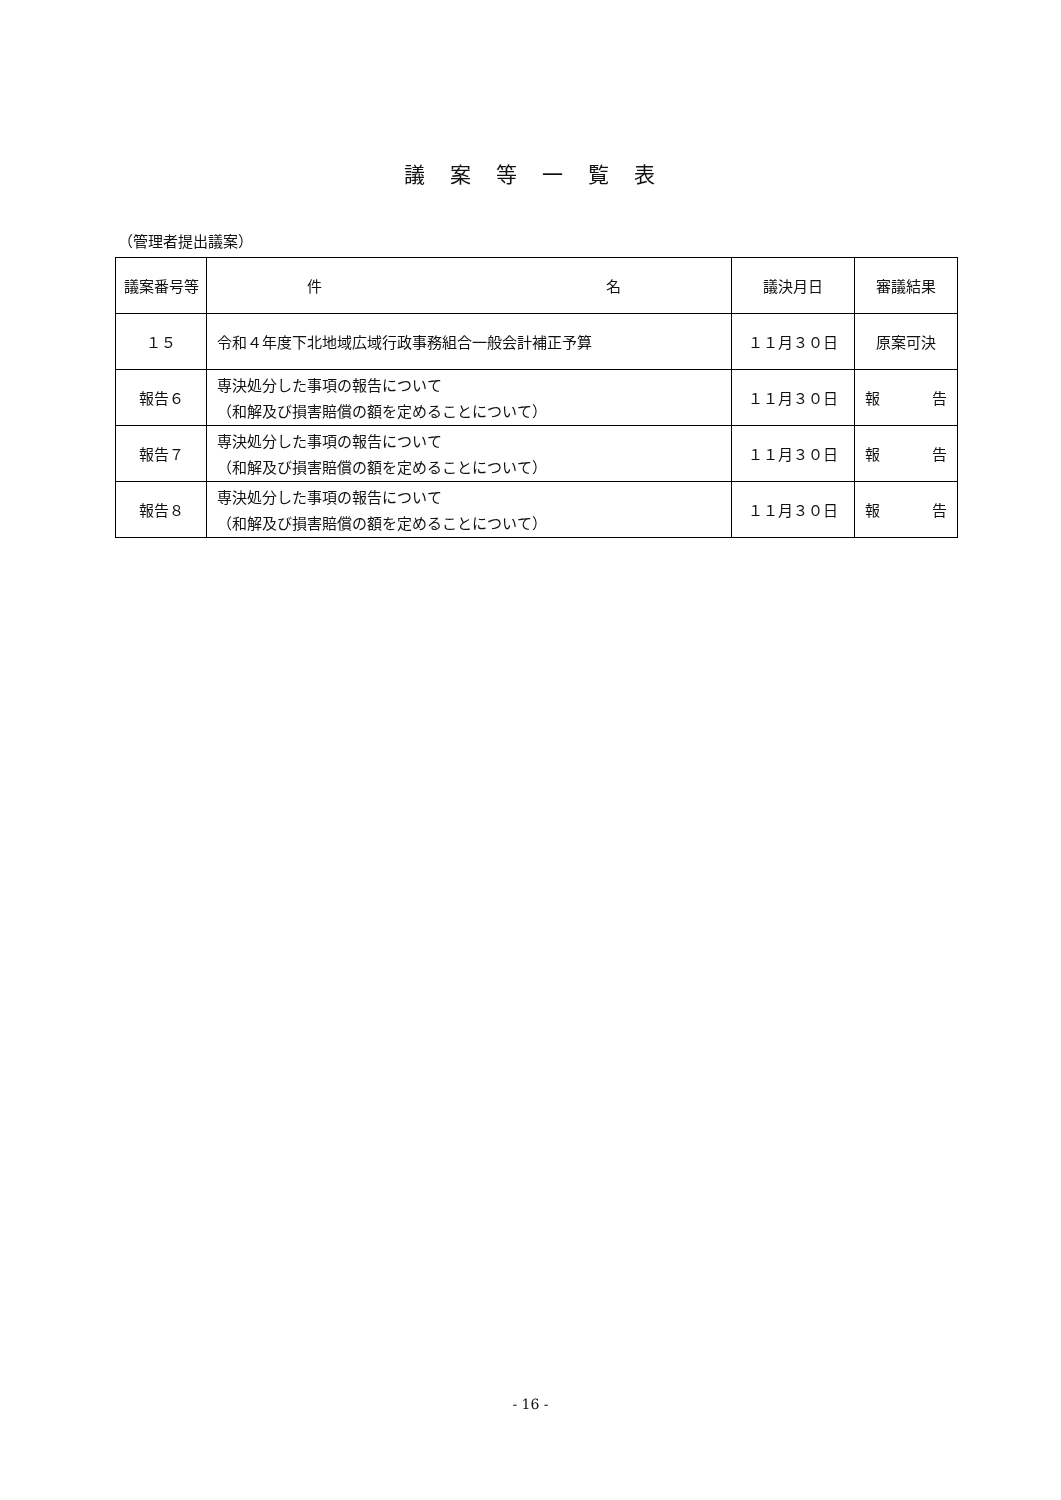議　案　等　一　覧　表
（管理者提出議案）
| 議案番号等 | 件 名 | 議決月日 | 審議結果 |
| --- | --- | --- | --- |
| １５ | 令和４年度下北地域広域行政事務組合一般会計補正予算 | １１月３０日 | 原案可決 |
| 報告６ | 専決処分した事項の報告について （和解及び損害賠償の額を定めることについて） | １１月３０日 | 報 告 |
| 報告７ | 専決処分した事項の報告について （和解及び損害賠償の額を定めることについて） | １１月３０日 | 報 告 |
| 報告８ | 専決処分した事項の報告について （和解及び損害賠償の額を定めることについて） | １１月３０日 | 報 告 |
- 16 -